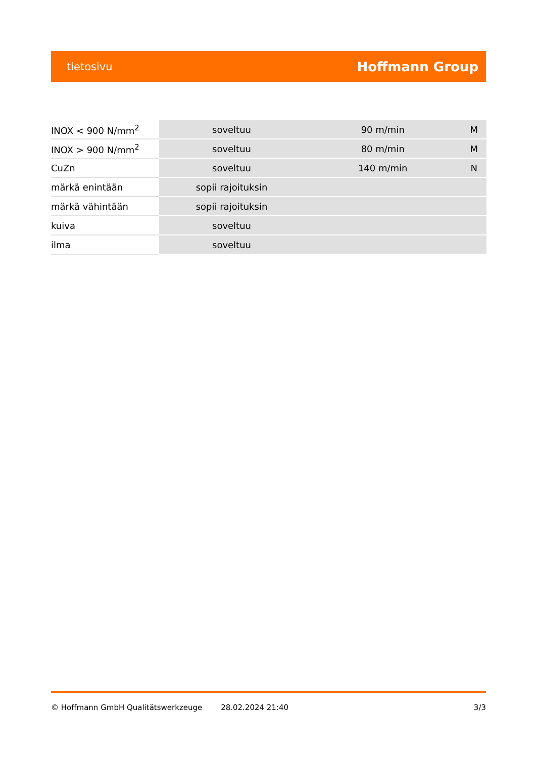tietosivu Hoffmann Group
| INOX < 900 N/mm<sup>2</sup> | soveltuu | 90 m/min | M |
| INOX > 900 N/mm<sup>2</sup> | soveltuu | 80 m/min | M |
| CuZn | soveltuu | 140 m/min | N |
| märkä enintään | sopii rajoituksin | | |
| märkä vähintään | sopii rajoituksin | | |
| kuiva | soveltuu | | |
| ilma | soveltuu | | |
© Hoffmann GmbH Qualitätswerkzeuge 28.02.2024 21:40 3/3